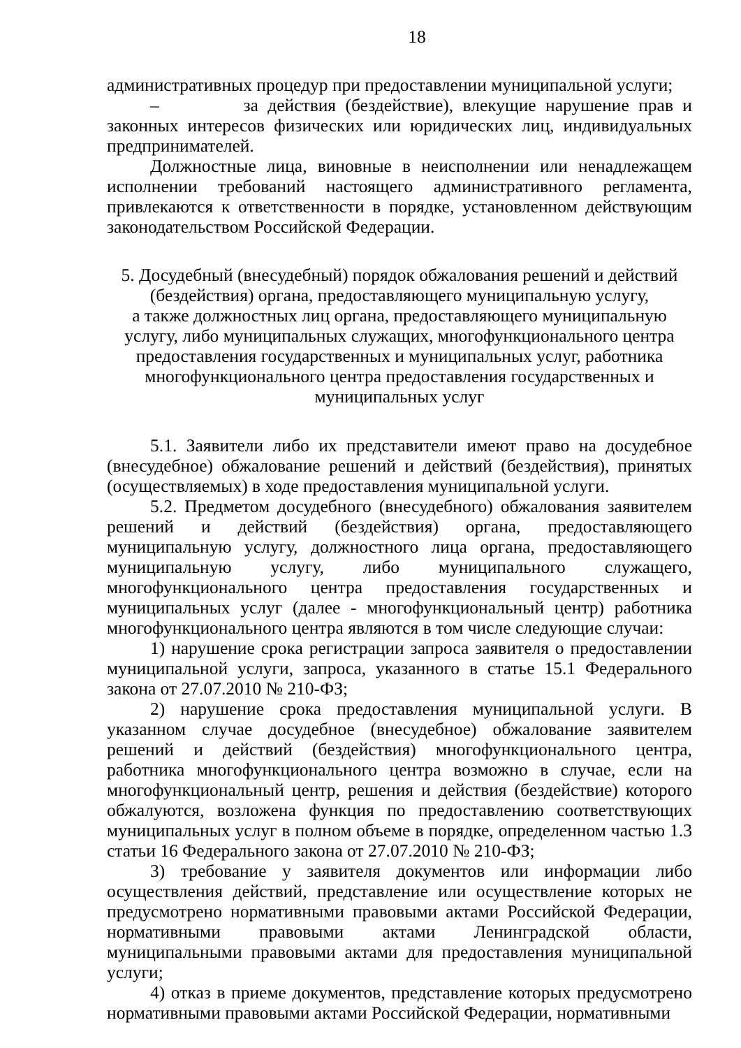18
административных процедур при предоставлении муниципальной услуги;
– за действия (бездействие), влекущие нарушение прав и законных интересов физических или юридических лиц, индивидуальных предпринимателей.
Должностные лица, виновные в неисполнении или ненадлежащем исполнении требований настоящего административного регламента, привлекаются к ответственности в порядке, установленном действующим законодательством Российской Федерации.
5. Досудебный (внесудебный) порядок обжалования решений и действий (бездействия) органа, предоставляющего муниципальную услугу,
а также должностных лиц органа, предоставляющего муниципальную услугу, либо муниципальных служащих, многофункционального центра предоставления государственных и муниципальных услуг, работника многофункционального центра предоставления государственных и муниципальных услуг
5.1. Заявители либо их представители имеют право на досудебное (внесудебное) обжалование решений и действий (бездействия), принятых (осуществляемых) в ходе предоставления муниципальной услуги.
5.2. Предметом досудебного (внесудебного) обжалования заявителем решений и действий (бездействия) органа, предоставляющего муниципальную услугу, должностного лица органа, предоставляющего муниципальную услугу, либо муниципального служащего, многофункционального центра предоставления государственных и муниципальных услуг (далее - многофункциональный центр) работника многофункционального центра являются в том числе следующие случаи:
1) нарушение срока регистрации запроса заявителя о предоставлении муниципальной услуги, запроса, указанного в статье 15.1 Федерального закона от 27.07.2010 № 210-ФЗ;
2) нарушение срока предоставления муниципальной услуги. В указанном случае досудебное (внесудебное) обжалование заявителем решений и действий (бездействия) многофункционального центра, работника многофункционального центра возможно в случае, если на многофункциональный центр, решения и действия (бездействие) которого обжалуются, возложена функция по предоставлению соответствующих муниципальных услуг в полном объеме в порядке, определенном частью 1.3 статьи 16 Федерального закона от 27.07.2010 № 210-ФЗ;
3) требование у заявителя документов или информации либо осуществления действий, представление или осуществление которых не предусмотрено нормативными правовыми актами Российской Федерации, нормативными правовыми актами Ленинградской области, муниципальными правовыми актами для предоставления муниципальной услуги;
4) отказ в приеме документов, представление которых предусмотрено нормативными правовыми актами Российской Федерации, нормативными